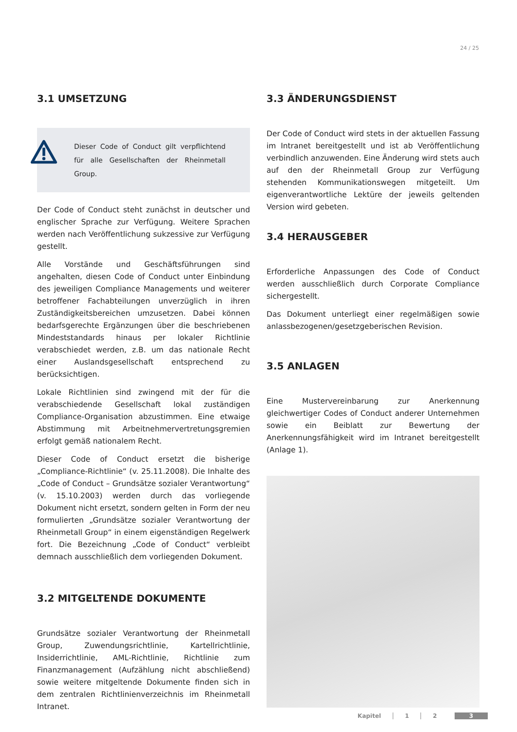24 / 25
3.1 UMSETZUNG
Dieser Code of Conduct gilt verpflichtend für alle Gesellschaften der Rheinmetall Group.
Der Code of Conduct steht zunächst in deutscher und englischer Sprache zur Verfügung. Weitere Sprachen werden nach Veröffentlichung sukzessive zur Verfügung gestellt.
Alle Vorstände und Geschäftsführungen sind angehalten, diesen Code of Conduct unter Einbindung des jeweiligen Compliance Managements und weiterer betroffener Fachabteilungen unverzüglich in ihren Zuständigkeitsbereichen umzusetzen. Dabei können bedarfsgerechte Ergänzungen über die beschriebenen Mindeststandards hinaus per lokaler Richtlinie verabschiedet werden, z.B. um das nationale Recht einer Auslandsgesellschaft entsprechend zu berücksichtigen.
Lokale Richtlinien sind zwingend mit der für die verabschiedende Gesellschaft lokal zuständigen Compliance-Organisation abzustimmen. Eine etwaige Abstimmung mit Arbeitnehmervertretungsgremien erfolgt gemäß nationalem Recht.
Dieser Code of Conduct ersetzt die bisherige „Compliance-Richtlinie“ (v. 25.11.2008). Die Inhalte des „Code of Conduct – Grundsätze sozialer Verantwortung“ (v. 15.10.2003) werden durch das vorliegende Dokument nicht ersetzt, sondern gelten in Form der neu formulierten „Grundsätze sozialer Verantwortung der Rheinmetall Group“ in einem eigenständigen Regelwerk fort. Die Bezeichnung „Code of Conduct“ verbleibt demnach ausschließlich dem vorliegenden Dokument.
3.2 MITGELTENDE DOKUMENTE
Grundsätze sozialer Verantwortung der Rheinmetall Group, Zuwendungsrichtlinie, Kartellrichtlinie, Insiderrichtlinie, AML-Richtlinie, Richtlinie zum Finanzmanagement (Aufzählung nicht abschließend) sowie weitere mitgeltende Dokumente finden sich in dem zentralen Richtlinienverzeichnis im Rheinmetall Intranet.
3.3 ÄNDERUNGSDIENST
Der Code of Conduct wird stets in der aktuellen Fassung im Intranet bereitgestellt und ist ab Veröffentlichung verbindlich anzuwenden. Eine Änderung wird stets auch auf den der Rheinmetall Group zur Verfügung stehenden Kommunikationswegen mitgeteilt. Um eigenverantwortliche Lektüre der jeweils geltenden Version wird gebeten.
3.4 HERAUSGEBER
Erforderliche Anpassungen des Code of Conduct werden ausschließlich durch Corporate Compliance sichergestellt.
Das Dokument unterliegt einer regelmäßigen sowie anlassbezogenen/gesetzgeberischen Revision.
3.5 ANLAGEN
Eine Mustervereinbarung zur Anerkennung gleichwertiger Codes of Conduct anderer Unternehmen sowie ein Beiblatt zur Bewertung der Anerkennungsfähigkeit wird im Intranet bereitgestellt (Anlage 1).
Kapitel 1 2 3